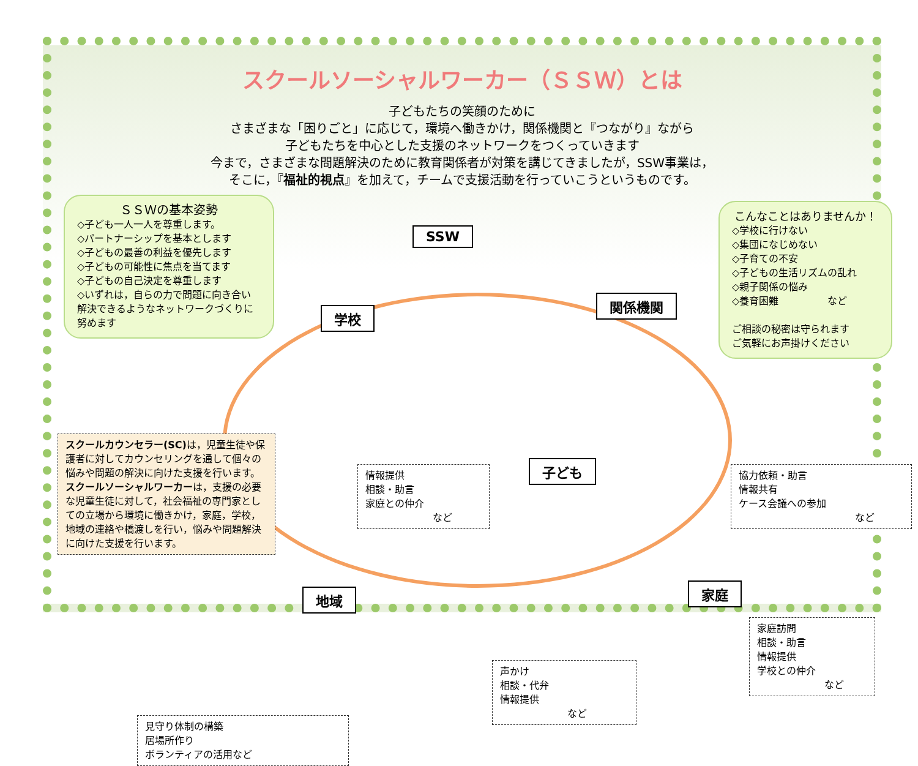スクールソーシャルワーカー（ＳＳＷ）とは
子どもたちの笑顔のために
さまざまな「困りごと」に応じて，環境へ働きかけ，関係機関と『つながり』ながら
子どもたちを中心とした支援のネットワークをつくっていきます
今まで，さまざまな問題解決のために教育関係者が対策を講じてきましたが，SSW事業は，
そこに，『福祉的視点』を加えて，チームで支援活動を行っていこうというものです。
ＳＳＷの基本姿勢
◇子ども一人一人を尊重します。
◇パートナーシップを基本とします
◇子どもの最善の利益を優先します
◇子どもの可能性に焦点を当てます
◇子どもの自己決定を尊重します
◇いずれは，自らの力で問題に向き合い解決できるようなネットワークづくりに努めます
SSW
学校
関係機関
こんなことはありませんか！
◇学校に行けない
◇集団になじめない
◇子育ての不安
◇子どもの生活リズムの乱れ
◇親子関係の悩み
◇養育困難　　　　　など
ご相談の秘密は守られます
ご気軽にお声掛けください
スクールカウンセラー(SC) は，児童生徒や保護者に対してカウンセリングを通して個々の悩みや問題の解決に向けた支援を行います。
スクールソーシャルワーカーは，支援の必要な児童生徒に対して，社会福祉の専門家としての立場から環境に働きかけ，家庭，学校，地域の連絡や橋渡しを行い，悩みや問題解決に向けた支援を行います。
情報提供
相談・助言
家庭との仲介
など
子ども
協力依頼・助言
情報共有
ケース会議への参加
など
地域 家庭
声かけ
相談・代弁
情報提供
など
家庭訪問
相談・助言
情報提供
学校との仲介
など
見守り体制の構築
居場所作り
ボランティアの活用など